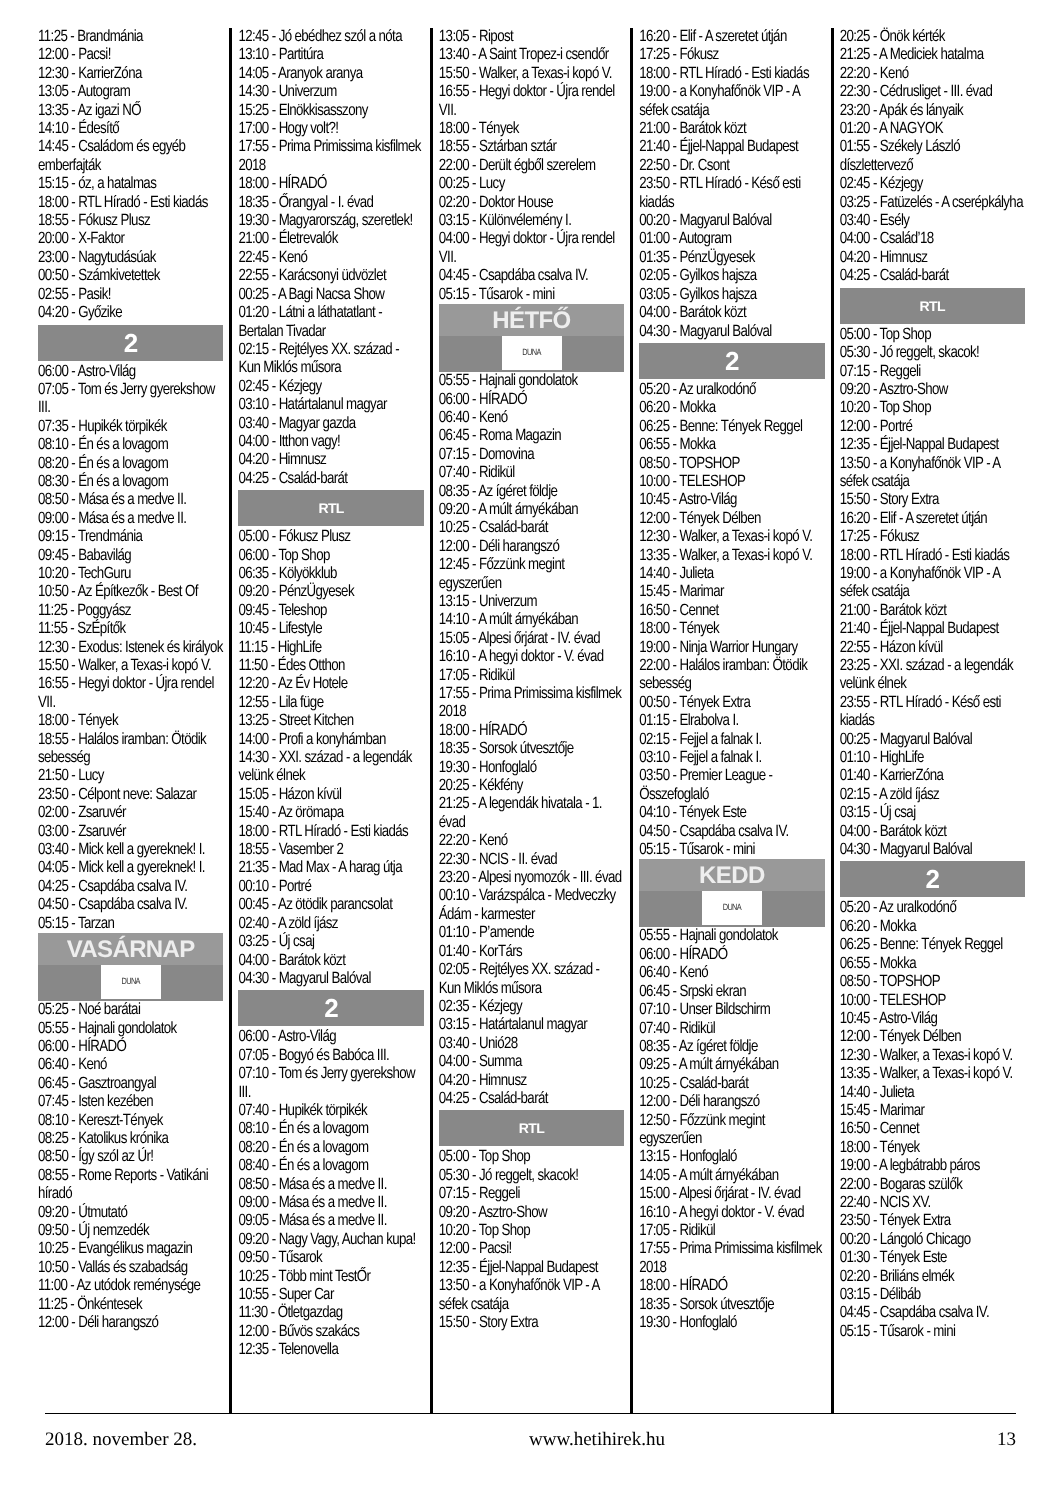11:25 - Brandmánia
12:00 - Pacsi!
12:30 - KarrierZóna
13:05 - Autogram
13:35 - Az igazi NŐ
14:10 - Édesítő
14:45 - Családom és egyéb emberfajták
15:15 - óz, a hatalmas
18:00 - RTL Híradó - Esti kiadás
18:55 - Fókusz Plusz
20:00 - X-Faktor
23:00 - Nagytudásúak
00:50 - Számkivetettek
02:55 - Pasik!
04:20 - Győzike
2
06:00 - Astro-Világ
07:05 - Tom és Jerry gyerekshow III.
07:35 - Hupikék törpikék
08:10 - Én és a lovagom
08:20 - Én és a lovagom
08:30 - Én és a lovagom
08:50 - Mása és a medve II.
09:00 - Mása és a medve II.
09:15 - Trendmánia
09:45 - Babavilág
10:20 - TechGuru
10:50 - Az Építkezők - Best Of
11:25 - Poggyász
11:55 - SzÉpítők
12:30 - Exodus: Istenek és királyok
15:50 - Walker, a Texas-i kopó V.
16:55 - Hegyi doktor - Újra rendel VII.
18:00 - Tények
18:55 - Halálos iramban: Ötödik sebesség
21:50 - Lucy
23:50 - Célpont neve: Salazar
02:00 - Zsaruvér
03:00 - Zsaruvér
03:40 - Mick kell a gyereknek! I.
04:05 - Mick kell a gyereknek! I.
04:25 - Csapdába csalva IV.
04:50 - Csapdába csalva IV.
05:15 - Tarzan
VASÁRNAP
DUNA
05:25 - Noé barátai
05:55 - Hajnali gondolatok
06:00 - HÍRADÓ
06:40 - Kenó
06:45 - Gasztroangyal
07:45 - Isten kezében
08:10 - Kereszt-Tények
08:25 - Katolikus krónika
08:50 - Így szól az Úr!
08:55 - Rome Reports - Vatikáni híradó
09:20 - Útmutató
09:50 - Új nemzedék
10:25 - Evangélikus magazin
10:50 - Vallás és szabadság
11:00 - Az utódok reménysége
11:25 - Önkéntesek
12:00 - Déli harangszó
12:45 - Jó ebédhez szól a nóta
13:10 - Partitúra
14:05 - Aranyok aranya
14:30 - Univerzum
15:25 - Elnökkisasszony
17:00 - Hogy volt?!
17:55 - Prima Primissima kisfilmek 2018
18:00 - HÍRADÓ
18:35 - Őrangyal - I. évad
19:30 - Magyarország, szeretlek!
21:00 - Életrevalók
22:45 - Kenó
22:55 - Karácsonyi üdvözlet
00:25 - A Bagi Nacsa Show
01:20 - Látni a láthatatlant - Bertalan Tivadar
02:15 - Rejtélyes XX. század - Kun Miklós műsora
02:45 - Kézjegy
03:10 - Határtalanul magyar
03:40 - Magyar gazda
04:00 - Itthon vagy!
04:20 - Himnusz
04:25 - Család-barát
RTL
05:00 - Fókusz Plusz
06:00 - Top Shop
06:35 - Kölyökklub
09:20 - PénzÜgyesek
09:45 - Teleshop
10:45 - Lifestyle
11:15 - HighLife
11:50 - Édes Otthon
12:20 - Az Év Hotele
12:55 - Lila füge
13:25 - Street Kitchen
14:00 - Profi a konyhámban
14:30 - XXI. század - a legendák velünk élnek
15:05 - Házon kívül
15:40 - Az örömapa
18:00 - RTL Híradó - Esti kiadás
18:55 - Vasember 2
21:35 - Mad Max - A harag útja
00:10 - Portré
00:45 - Az ötödik parancsolat
02:40 - A zöld íjász
03:25 - Új csaj
04:00 - Barátok közt
04:30 - Magyarul Balóval
2
06:00 - Astro-Világ
07:05 - Bogyó és Babóca III.
07:10 - Tom és Jerry gyerekshow III.
07:40 - Hupikék törpikék
08:10 - Én és a lovagom
08:20 - Én és a lovagom
08:40 - Én és a lovagom
08:50 - Mása és a medve II.
09:00 - Mása és a medve II.
09:05 - Mása és a medve II.
09:20 - Nagy Vagy, Auchan kupa!
09:50 - Tűsarok
10:25 - Több mint TestŐr
10:55 - Super Car
11:30 - Ötletgazdag
12:00 - Bűvös szakács
12:35 - Telenovella
13:05 - Ripost
13:40 - A Saint Tropez-i csendőr
15:50 - Walker, a Texas-i kopó V.
16:55 - Hegyi doktor - Újra rendel VII.
18:00 - Tények
18:55 - Sztárban sztár
22:00 - Derült égből szerelem
00:25 - Lucy
02:20 - Doktor House
03:15 - Különvélemény I.
04:00 - Hegyi doktor - Újra rendel VII.
04:45 - Csapdába csalva IV.
05:15 - Tűsarok - mini
HÉTFŐ
DUNA
05:55 - Hajnali gondolatok
06:00 - HÍRADÓ
06:40 - Kenó
06:45 - Roma Magazin
07:15 - Domovina
07:40 - Ridikül
08:35 - Az ígéret földje
09:20 - A múlt árnyékában
10:25 - Család-barát
12:00 - Déli harangszó
12:45 - Főzzünk megint egyszerűen
13:15 - Univerzum
14:10 - A múlt árnyékában
15:05 - Alpesi őrjárat - IV. évad
16:10 - A hegyi doktor - V. évad
17:05 - Ridikül
17:55 - Prima Primissima kisfilmek 2018
18:00 - HÍRADÓ
18:35 - Sorsok útvesztője
19:30 - Honfoglaló
20:25 - Kékfény
21:25 - A legendák hivatala - 1. évad
22:20 - Kenó
22:30 - NCIS - II. évad
23:20 - Alpesi nyomozók - III. évad
00:10 - Varázspálca - Medveczky Ádám - karmester
01:10 - P’amende
01:40 - KorTárs
02:05 - Rejtélyes XX. század - Kun Miklós műsora
02:35 - Kézjegy
03:15 - Határtalanul magyar
03:40 - Unió28
04:00 - Summa
04:20 - Himnusz
04:25 - Család-barát
RTL
05:00 - Top Shop
05:30 - Jó reggelt, skacok!
07:15 - Reggeli
09:20 - Asztro-Show
10:20 - Top Shop
12:00 - Pacsi!
12:35 - Éjjel-Nappal Budapest
13:50 - a Konyhafőnök VIP - A séfek csatája
15:50 - Story Extra
16:20 - Elif - A szeretet útján
17:25 - Fókusz
18:00 - RTL Híradó - Esti kiadás
19:00 - a Konyhafőnök VIP - A séfek csatája
21:00 - Barátok közt
21:40 - Éjjel-Nappal Budapest
22:50 - Dr. Csont
23:50 - RTL Híradó - Késő esti kiadás
00:20 - Magyarul Balóval
01:00 - Autogram
01:35 - PénzÜgyesek
02:05 - Gyilkos hajsza
03:05 - Gyilkos hajsza
04:00 - Barátok közt
04:30 - Magyarul Balóval
2
05:20 - Az uralkodónő
06:20 - Mokka
06:25 - Benne: Tények Reggel
06:55 - Mokka
08:50 - TOPSHOP
10:00 - TELESHOP
10:45 - Astro-Világ
12:00 - Tények Délben
12:30 - Walker, a Texas-i kopó V.
13:35 - Walker, a Texas-i kopó V.
14:40 - Julieta
15:45 - Marimar
16:50 - Cennet
18:00 - Tények
19:00 - Ninja Warrior Hungary
22:00 - Halálos iramban: Ötödik sebesség
00:50 - Tények Extra
01:15 - Elrabolva I.
02:15 - Fejjel a falnak I.
03:10 - Fejjel a falnak I.
03:50 - Premier League - Összefoglaló
04:10 - Tények Este
04:50 - Csapdába csalva IV.
05:15 - Tűsarok - mini
KEDD
DUNA
05:55 - Hajnali gondolatok
06:00 - HÍRADÓ
06:40 - Kenó
06:45 - Srpski ekran
07:10 - Unser Bildschirm
07:40 - Ridikül
08:35 - Az ígéret földje
09:25 - A múlt árnyékában
10:25 - Család-barát
12:00 - Déli harangszó
12:50 - Főzzünk megint egyszerűen
13:15 - Honfoglaló
14:05 - A múlt árnyékában
15:00 - Alpesi őrjárat - IV. évad
16:10 - A hegyi doktor - V. évad
17:05 - Ridikül
17:55 - Prima Primissima kisfilmek 2018
18:00 - HÍRADÓ
18:35 - Sorsok útvesztője
19:30 - Honfoglaló
20:25 - Önök kérték
21:25 - A Mediciek hatalma
22:20 - Kenó
22:30 - Cédrusliget - III. évad
23:20 - Apák és lányaik
01:20 - A NAGYOK
01:55 - Székely László díszlettervező
02:45 - Kézjegy
03:25 - Fatüzelés - A cserépkályha
03:40 - Esély
04:00 - Család’18
04:20 - Himnusz
04:25 - Család-barát
RTL
05:00 - Top Shop
05:30 - Jó reggelt, skacok!
07:15 - Reggeli
09:20 - Asztro-Show
10:20 - Top Shop
12:00 - Portré
12:35 - Éjjel-Nappal Budapest
13:50 - a Konyhafőnök VIP - A séfek csatája
15:50 - Story Extra
16:20 - Elif - A szeretet útján
17:25 - Fókusz
18:00 - RTL Híradó - Esti kiadás
19:00 - a Konyhafőnök VIP - A séfek csatája
21:00 - Barátok közt
21:40 - Éjjel-Nappal Budapest
22:55 - Házon kívül
23:25 - XXI. század - a legendák velünk élnek
23:55 - RTL Híradó - Késő esti kiadás
00:25 - Magyarul Balóval
01:10 - HighLife
01:40 - KarrierZóna
02:15 - A zöld íjász
03:15 - Új csaj
04:00 - Barátok közt
04:30 - Magyarul Balóval
2
05:20 - Az uralkodónő
06:20 - Mokka
06:25 - Benne: Tények Reggel
06:55 - Mokka
08:50 - TOPSHOP
10:00 - TELESHOP
10:45 - Astro-Világ
12:00 - Tények Délben
12:30 - Walker, a Texas-i kopó V.
13:35 - Walker, a Texas-i kopó V.
14:40 - Julieta
15:45 - Marimar
16:50 - Cennet
18:00 - Tények
19:00 - A legbátrabb páros
22:00 - Bogaras szülők
22:40 - NCIS XV.
23:50 - Tények Extra
00:20 - Lángoló Chicago
01:30 - Tények Este
02:20 - Briliáns elmék
03:15 - Délibáb
04:45 - Csapdába csalva IV.
05:15 - Tűsarok - mini
2018. november 28. www.hetihirek.hu 13